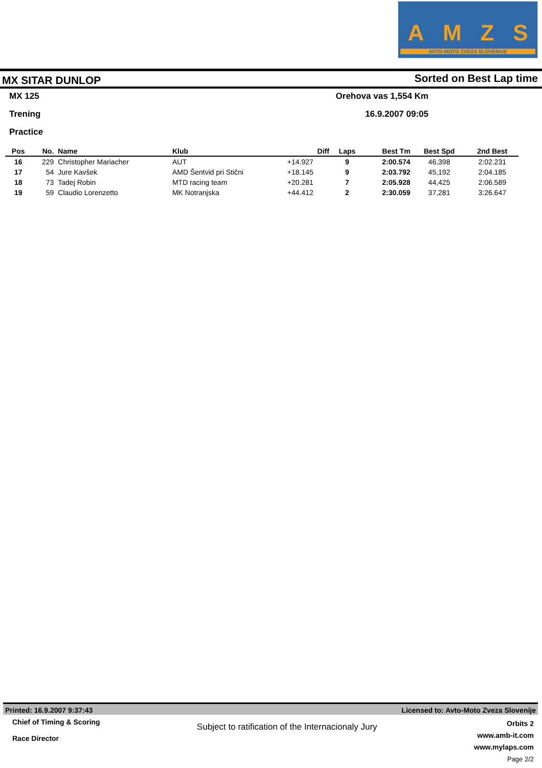AMZS
AVTO-MOTO ZVEZA SLOVENIJE
MX SITAR DUNLOP
Sorted on Best Lap time
MX 125 Orehova vas 1,554 Km
Trening 16.9.2007 09:05
Practice
| Pos | No. | Name | Klub | Diff | Laps | Best Tm | Best Spd | 2nd Best |
| --- | --- | --- | --- | --- | --- | --- | --- | --- |
| 16 | 229 | Christopher Mariacher | AUT | +14.927 | 9 | 2:00.574 | 46,398 | 2:02.231 |
| 17 | 54 | Jure Kavšek | AMD Šentvid pri Stični | +18.145 | 9 | 2:03.792 | 45,192 | 2:04.185 |
| 18 | 73 | Tadej Robin | MTD racing team | +20.281 | 7 | 2:05.928 | 44,425 | 2:06.589 |
| 19 | 59 | Claudio Lorenzetto | MK Notranjska | +44.412 | 2 | 2:30.059 | 37,281 | 3:26.647 |
Printed: 16.9.2007 9:37:43 Licensed to: Avto-Moto Zveza Slovenije
Chief of Timing & Scoring
Race Director
Subject to ratification of the Internacionaly Jury
Orbits 2
www.amb-it.com
www.mylaps.com
Page 2/2